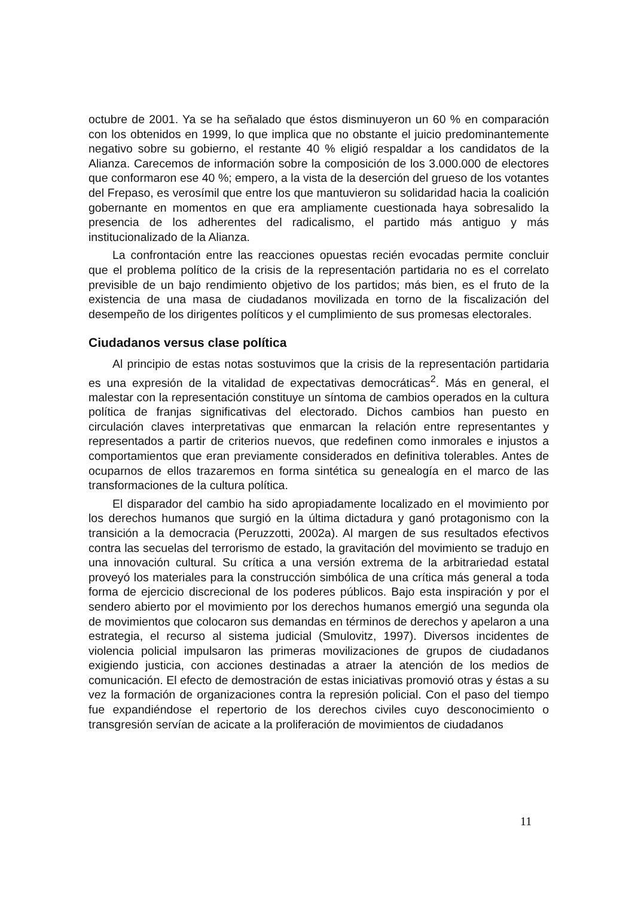octubre de 2001. Ya se ha señalado que éstos disminuyeron un 60 % en comparación con los obtenidos en 1999, lo que implica que no obstante el juicio predominantemente negativo sobre su gobierno, el restante 40 % eligió respaldar a los candidatos de la Alianza. Carecemos de información sobre la composición de los 3.000.000 de electores que conformaron ese 40 %; empero, a la vista de la deserción del grueso de los votantes del Frepaso, es verosímil que entre los que mantuvieron su solidaridad hacia la coalición gobernante en momentos en que era ampliamente cuestionada haya sobresalido la presencia de los adherentes del radicalismo, el partido más antiguo y más institucionalizado de la Alianza.
La confrontación entre las reacciones opuestas recién evocadas permite concluir que el problema político de la crisis de la representación partidaria no es el correlato previsible de un bajo rendimiento objetivo de los partidos; más bien, es el fruto de la existencia de una masa de ciudadanos movilizada en torno de la fiscalización del desempeño de los dirigentes políticos y el cumplimiento de sus promesas electorales.
Ciudadanos versus clase política
Al principio de estas notas sostuvimos que la crisis de la representación partidaria es una expresión de la vitalidad de expectativas democráticas<sup>2</sup>. Más en general, el malestar con la representación constituye un síntoma de cambios operados en la cultura política de franjas significativas del electorado. Dichos cambios han puesto en circulación claves interpretativas que enmarcan la relación entre representantes y representados a partir de criterios nuevos, que redefinen como inmorales e injustos a comportamientos que eran previamente considerados en definitiva tolerables. Antes de ocuparnos de ellos trazaremos en forma sintética su genealogía en el marco de las transformaciones de la cultura política.
El disparador del cambio ha sido apropiadamente localizado en el movimiento por los derechos humanos que surgió en la última dictadura y ganó protagonismo con la transición a la democracia (Peruzzotti, 2002a). Al margen de sus resultados efectivos contra las secuelas del terrorismo de estado, la gravitación del movimiento se tradujo en una innovación cultural. Su crítica a una versión extrema de la arbitrariedad estatal proveyó los materiales para la construcción simbólica de una crítica más general a toda forma de ejercicio discrecional de los poderes públicos. Bajo esta inspiración y por el sendero abierto por el movimiento por los derechos humanos emergió una segunda ola de movimientos que colocaron sus demandas en términos de derechos y apelaron a una estrategia, el recurso al sistema judicial (Smulovitz, 1997). Diversos incidentes de violencia policial impulsaron las primeras movilizaciones de grupos de ciudadanos exigiendo justicia, con acciones destinadas a atraer la atención de los medios de comunicación. El efecto de demostración de estas iniciativas promovió otras y éstas a su vez la formación de organizaciones contra la represión policial. Con el paso del tiempo fue expandiéndose el repertorio de los derechos civiles cuyo desconocimiento o transgresión servían de acicate a la proliferación de movimientos de ciudadanos
11